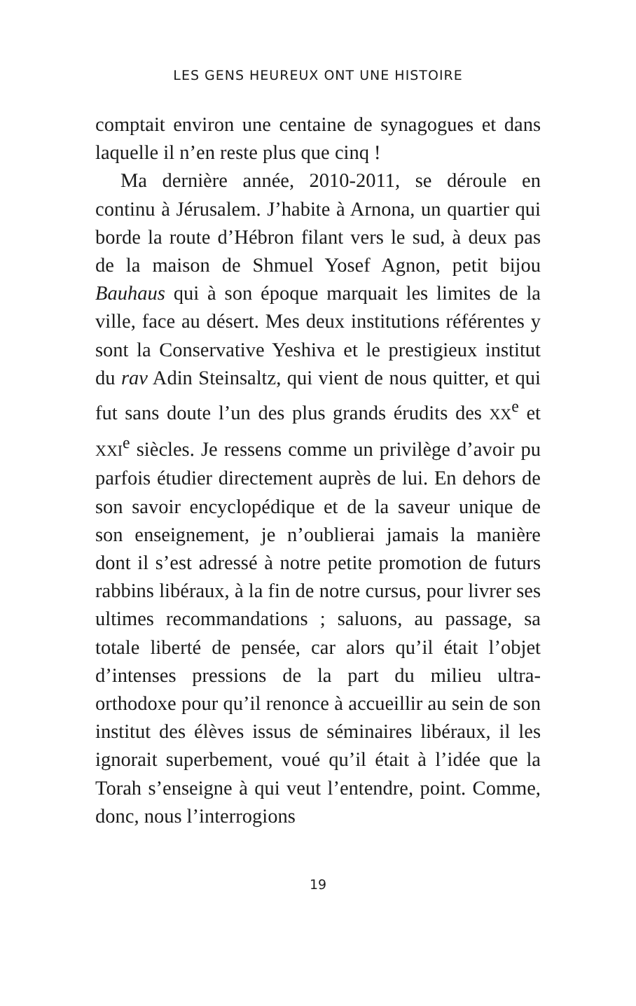LES GENS HEUREUX ONT UNE HISTOIRE
comptait environ une centaine de synagogues et dans laquelle il n’en reste plus que cinq !
Ma dernière année, 2010-2011, se déroule en continu à Jérusalem. J’habite à Arnona, un quartier qui borde la route d’Hébron filant vers le sud, à deux pas de la maison de Shmuel Yosef Agnon, petit bijou Bauhaus qui à son époque marquait les limites de la ville, face au désert. Mes deux institutions référentes y sont la Conservative Yeshiva et le prestigieux institut du rav Adin Steinsaltz, qui vient de nous quitter, et qui fut sans doute l’un des plus grands érudits des XX<sup>e</sup> et XXI<sup>e</sup> siècles. Je ressens comme un privilège d’avoir pu parfois étudier directement auprès de lui. En dehors de son savoir encyclopédique et de la saveur unique de son enseignement, je n’oublierai jamais la manière dont il s’est adressé à notre petite promotion de futurs rabbins libéraux, à la fin de notre cursus, pour livrer ses ultimes recommandations ; saluons, au passage, sa totale liberté de pensée, car alors qu’il était l’objet d’intenses pressions de la part du milieu ultra-orthodoxe pour qu’il renonce à accueillir au sein de son institut des élèves issus de séminaires libéraux, il les ignorait superbement, voué qu’il était à l’idée que la Torah s’enseigne à qui veut l’entendre, point. Comme, donc, nous l’interrogions
19